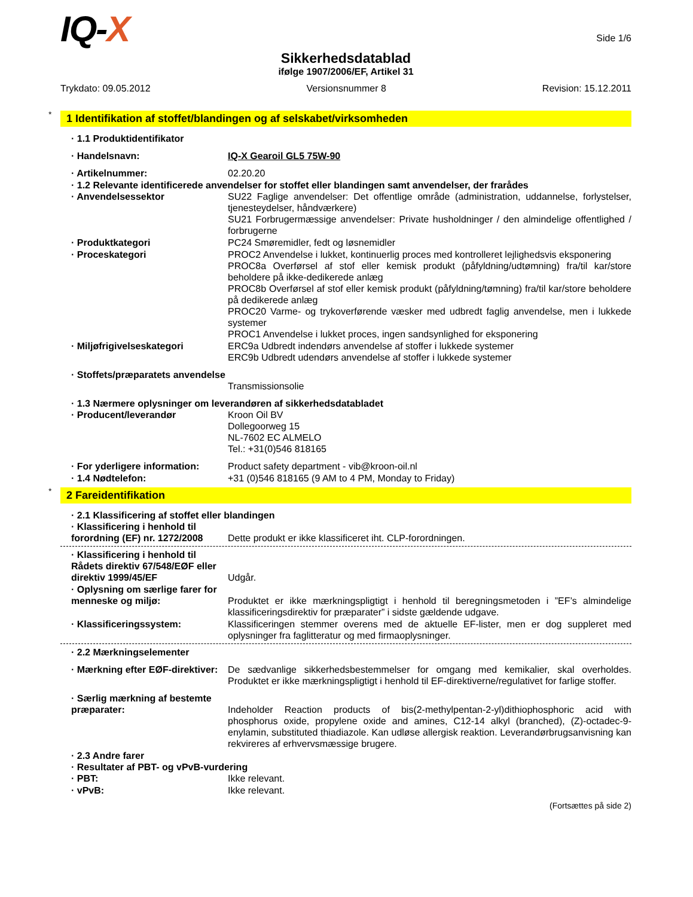IQ-X
Side 1/6
Sikkerhedsdatablad
ifølge 1907/2006/EF, Artikel 31
Trykdato: 09.05.2012 Versionsnummer 8 Revision: 15.12.2011
* 1 Identifikation af stoffet/blandingen og af selskabet/virksomheden
· 1.1 Produktidentifikator
· Handelsnavn: IQ-X Gearoil GL5 75W-90
· Artikelnummer: 02.20.20
· 1.2 Relevante identificerede anvendelser for stoffet eller blandingen samt anvendelser, der frarådes
· Anvendelsessektor SU22 Faglige anvendelser: Det offentlige område (administration, uddannelse, forlystelser, tjenesteydelser, håndværkere)
SU21 Forbrugermæssige anvendelser: Private husholdninger / den almindelige offentlighed / forbrugerne
· Produktkategori PC24 Smøremidler, fedt og løsnemidler
· Proceskategori PROC2 Anvendelse i lukket, kontinuerlig proces med kontrolleret lejlighedsvis eksponering
PROC8a Overførsel af stof eller kemisk produkt (påfyldning/udtømning) fra/til kar/store beholdere på ikke-dedikerede anlæg
PROC8b Overførsel af stof eller kemisk produkt (påfyldning/tømning) fra/til kar/store beholdere på dedikerede anlæg
PROC20 Varme- og trykoverførende væsker med udbredt faglig anvendelse, men i lukkede systemer
PROC1 Anvendelse i lukket proces, ingen sandsynlighed for eksponering
· Miljøfrigivelseskategori ERC9a Udbredt indendørs anvendelse af stoffer i lukkede systemer
ERC9b Udbredt udendørs anvendelse af stoffer i lukkede systemer
· Stoffets/præparatets anvendelse
Transmissionsolie
· 1.3 Nærmere oplysninger om leverandøren af sikkerhedsdatabladet
· Producent/leverandør Kroon Oil BV
Dollegoorweg 15
NL-7602 EC ALMELO
Tel.: +31(0)546 818165
· For yderligere information:
Product safety department - vib@kroon-oil.nl
· 1.4 Nødtelefon: +31 (0)546 818165 (9 AM to 4 PM, Monday to Friday)
* 2 Fareidentifikation
· 2.1 Klassificering af stoffet eller blandingen
· Klassificering i henhold til forordning (EF) nr. 1272/2008
Dette produkt er ikke klassificeret iht. CLP-forordningen.
· Klassificering i henhold til Rådets direktiv 67/548/EØF eller direktiv 1999/45/EF
Udgår.
· Oplysning om særlige farer for menneske og miljø:
Produktet er ikke mærkningspligtigt i henhold til beregningsmetoden i ”EF’s almindelige klassificeringsdirektiv for præparater” i sidste gældende udgave.
· Klassificeringssystem: Klassificeringen stemmer overens med de aktuelle EF-lister, men er dog suppleret med oplysninger fra faglitteratur og med firmaoplysninger.
· 2.2 Mærkningselementer
· Mærkning efter EØF-direktiver:
De sædvanlige sikkerhedsbestemmelser for omgang med kemikalier, skal overholdes. Produktet er ikke mærkningspligtigt i henhold til EF-direktiverne/regulativet for farlige stoffer.
· Særlig mærkning af bestemte præparater:
Indeholder Reaction products of bis(2-methylpentan-2-yl)dithiophosphoric acid with phosphorus oxide, propylene oxide and amines, C12-14 alkyl (branched), (Z)-octadec-9-enylamin, substituted thiadiazole. Kan udløse allergisk reaktion. Leverandørbrugsanvisning kan rekvireres af erhvervsmæssige brugere.
· 2.3 Andre farer
· Resultater af PBT- og vPvB-vurdering
· PBT: Ikke relevant.
· vPvB: Ikke relevant.
(Fortsættes på side 2)